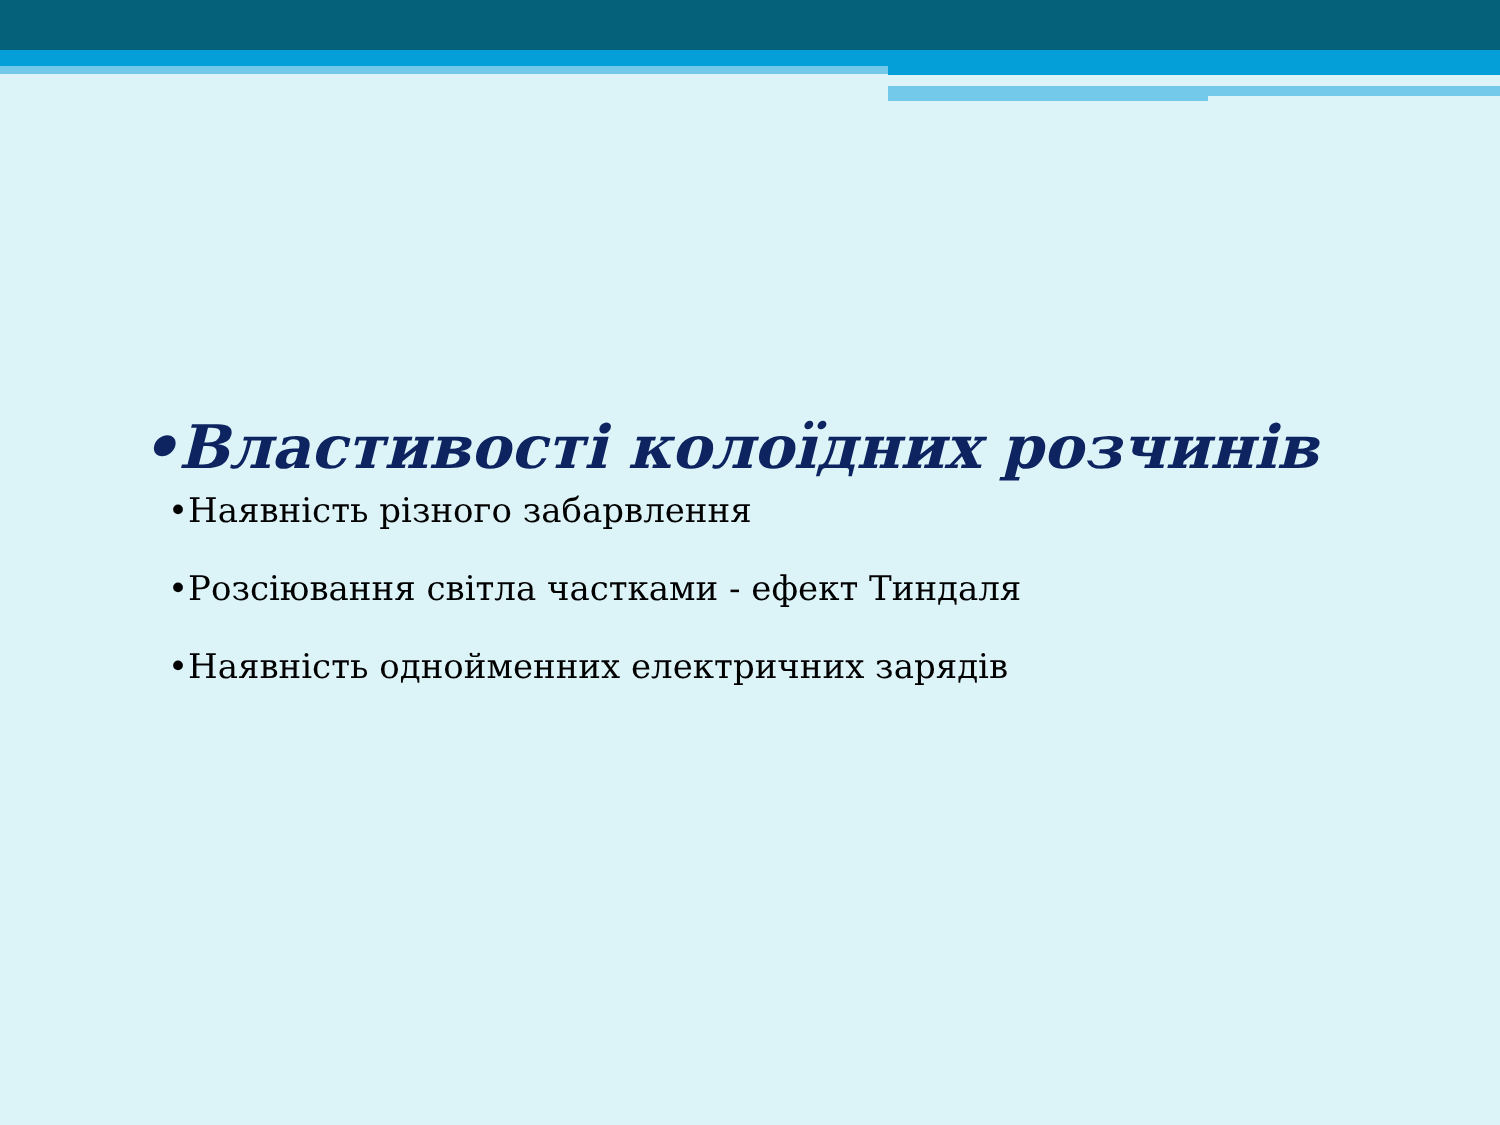•Властивості колоїдних розчинів
•Наявність різного забарвлення
•Розсіювання світла частками - ефект Тиндаля
•Наявність однойменних електричних зарядів